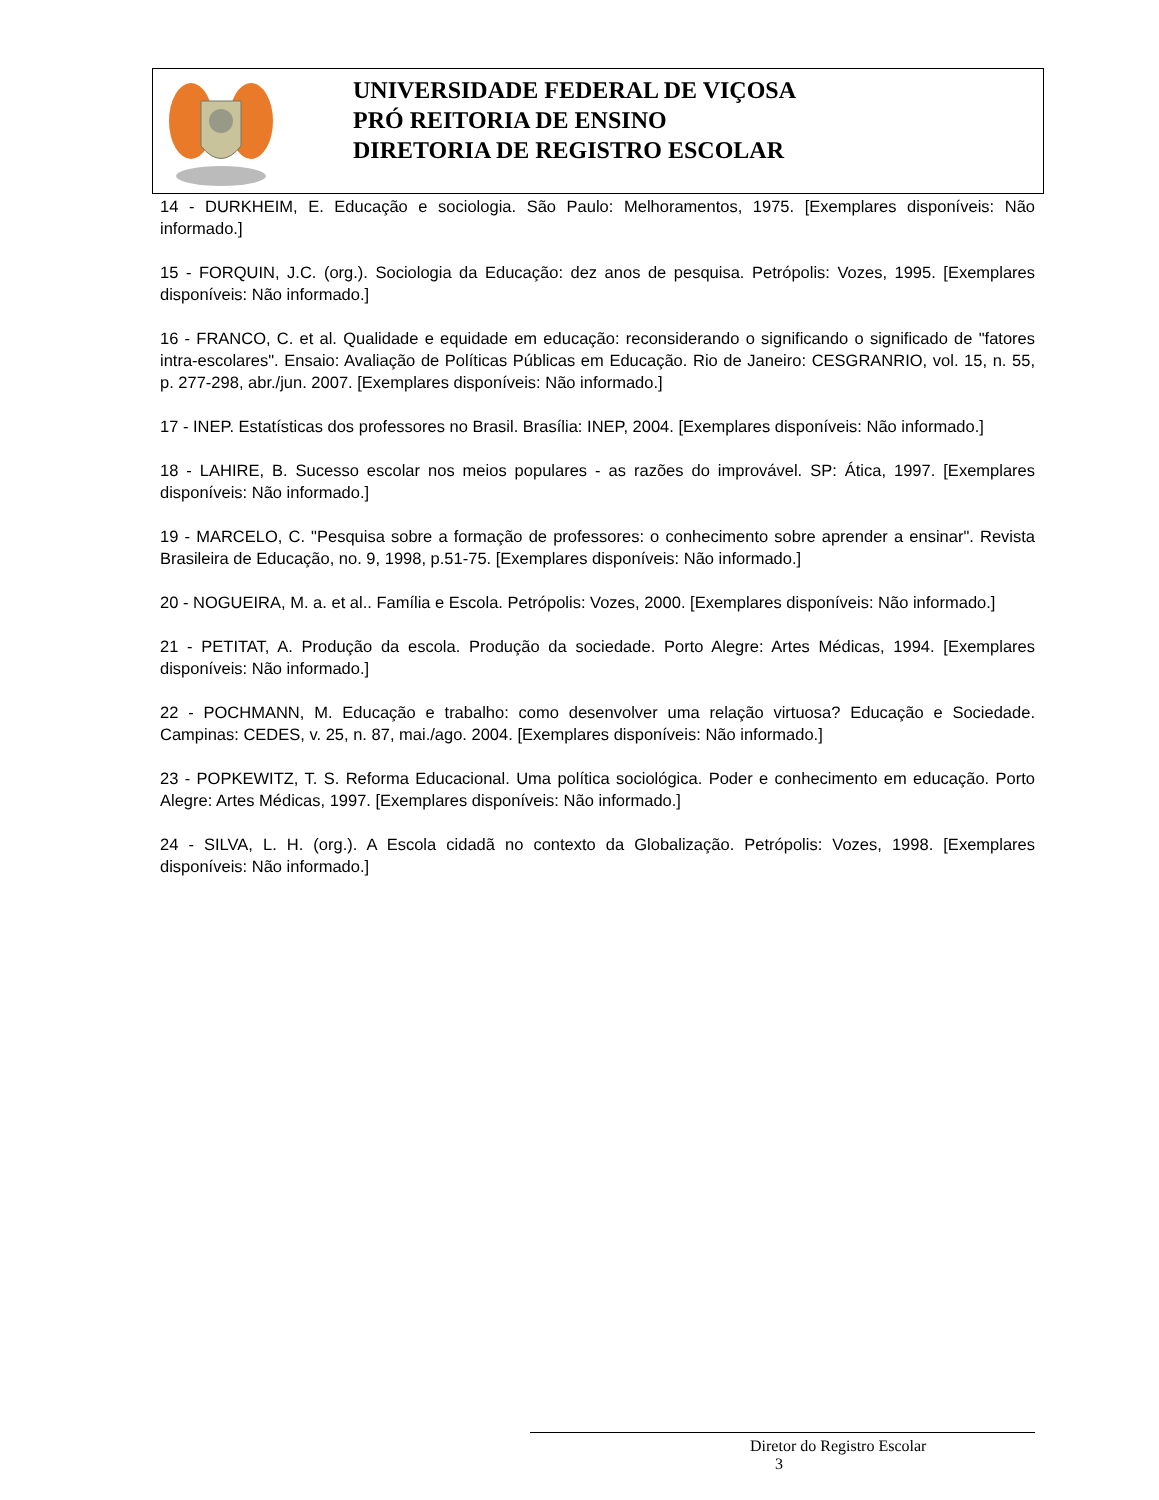UNIVERSIDADE FEDERAL DE VIÇOSA
PRÓ REITORIA DE ENSINO
DIRETORIA DE REGISTRO ESCOLAR
14 - DURKHEIM, E. Educação e sociologia. São Paulo: Melhoramentos, 1975. [Exemplares disponíveis: Não informado.]
15 - FORQUIN, J.C. (org.). Sociologia da Educação: dez anos de pesquisa. Petrópolis: Vozes, 1995. [Exemplares disponíveis: Não informado.]
16 - FRANCO, C. et al. Qualidade e equidade em educação: reconsiderando o significando o significado de "fatores intra-escolares". Ensaio: Avaliação de Políticas Públicas em Educação. Rio de Janeiro: CESGRANRIO, vol. 15, n. 55, p. 277-298, abr./jun. 2007. [Exemplares disponíveis: Não informado.]
17 - INEP. Estatísticas dos professores no Brasil. Brasília: INEP, 2004. [Exemplares disponíveis: Não informado.]
18 - LAHIRE, B. Sucesso escolar nos meios populares - as razões do improvável. SP: Ática, 1997. [Exemplares disponíveis: Não informado.]
19 - MARCELO, C. "Pesquisa sobre a formação de professores: o conhecimento sobre aprender a ensinar". Revista Brasileira de Educação, no. 9, 1998, p.51-75. [Exemplares disponíveis: Não informado.]
20 - NOGUEIRA, M. a. et al.. Família e Escola. Petrópolis: Vozes, 2000. [Exemplares disponíveis: Não informado.]
21 - PETITAT, A. Produção da escola. Produção da sociedade. Porto Alegre: Artes Médicas, 1994. [Exemplares disponíveis: Não informado.]
22 - POCHMANN, M. Educação e trabalho: como desenvolver uma relação virtuosa? Educação e Sociedade. Campinas: CEDES, v. 25, n. 87, mai./ago. 2004. [Exemplares disponíveis: Não informado.]
23 - POPKEWITZ, T. S. Reforma Educacional. Uma política sociológica. Poder e conhecimento em educação. Porto Alegre: Artes Médicas, 1997. [Exemplares disponíveis: Não informado.]
24 - SILVA, L. H. (org.). A Escola cidadã no contexto da Globalização. Petrópolis: Vozes, 1998. [Exemplares disponíveis: Não informado.]
Diretor do Registro Escolar
3